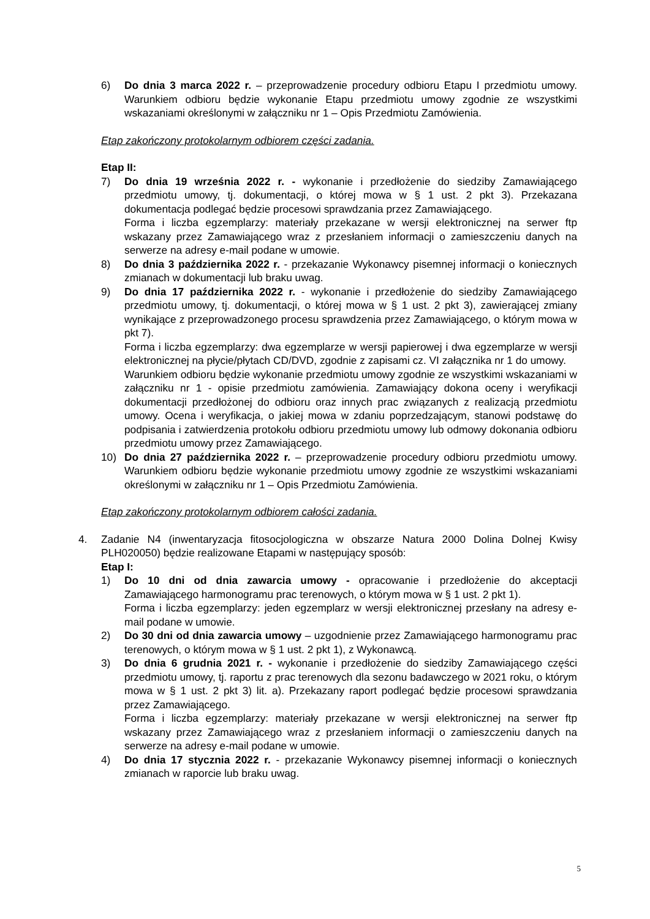6) Do dnia 3 marca 2022 r. – przeprowadzenie procedury odbioru Etapu I przedmiotu umowy. Warunkiem odbioru będzie wykonanie Etapu przedmiotu umowy zgodnie ze wszystkimi wskazaniami określonymi w załączniku nr 1 – Opis Przedmiotu Zamówienia.
Etap zakończony protokolarnym odbiorem części zadania.
Etap II:
7) Do dnia 19 września 2022 r. - wykonanie i przedłożenie do siedziby Zamawiającego przedmiotu umowy, tj. dokumentacji, o której mowa w § 1 ust. 2 pkt 3). Przekazana dokumentacja podlegać będzie procesowi sprawdzania przez Zamawiającego.
Forma i liczba egzemplarzy: materiały przekazane w wersji elektronicznej na serwer ftp wskazany przez Zamawiającego wraz z przesłaniem informacji o zamieszczeniu danych na serwerze na adresy e-mail podane w umowie.
8) Do dnia 3 października 2022 r. - przekazanie Wykonawcy pisemnej informacji o koniecznych zmianach w dokumentacji lub braku uwag.
9) Do dnia 17 października 2022 r. - wykonanie i przedłożenie do siedziby Zamawiającego przedmiotu umowy, tj. dokumentacji, o której mowa w § 1 ust. 2 pkt 3), zawierającej zmiany wynikające z przeprowadzonego procesu sprawdzenia przez Zamawiającego, o którym mowa w pkt 7).
Forma i liczba egzemplarzy: dwa egzemplarze w wersji papierowej i dwa egzemplarze w wersji elektronicznej na płycie/płytach CD/DVD, zgodnie z zapisami cz. VI załącznika nr 1 do umowy.
Warunkiem odbioru będzie wykonanie przedmiotu umowy zgodnie ze wszystkimi wskazaniami w załączniku nr 1 - opisie przedmiotu zamówienia. Zamawiający dokona oceny i weryfikacji dokumentacji przedłożonej do odbioru oraz innych prac związanych z realizacją przedmiotu umowy. Ocena i weryfikacja, o jakiej mowa w zdaniu poprzedzającym, stanowi podstawę do podpisania i zatwierdzenia protokołu odbioru przedmiotu umowy lub odmowy dokonania odbioru przedmiotu umowy przez Zamawiającego.
10) Do dnia 27 października 2022 r. – przeprowadzenie procedury odbioru przedmiotu umowy. Warunkiem odbioru będzie wykonanie przedmiotu umowy zgodnie ze wszystkimi wskazaniami określonymi w załączniku nr 1 – Opis Przedmiotu Zamówienia.
Etap zakończony protokolarnym odbiorem całości zadania.
4. Zadanie N4 (inwentaryzacja fitosocjologiczna w obszarze Natura 2000 Dolina Dolnej Kwisy PLH020050) będzie realizowane Etapami w następujący sposób:
Etap I:
1) Do 10 dni od dnia zawarcia umowy - opracowanie i przedłożenie do akceptacji Zamawiającego harmonogramu prac terenowych, o którym mowa w § 1 ust. 2 pkt 1).
Forma i liczba egzemplarzy: jeden egzemplarz w wersji elektronicznej przesłany na adresy e-mail podane w umowie.
2) Do 30 dni od dnia zawarcia umowy – uzgodnienie przez Zamawiającego harmonogramu prac terenowych, o którym mowa w § 1 ust. 2 pkt 1), z Wykonawcą.
3) Do dnia 6 grudnia 2021 r. - wykonanie i przedłożenie do siedziby Zamawiającego części przedmiotu umowy, tj. raportu z prac terenowych dla sezonu badawczego w 2021 roku, o którym mowa w § 1 ust. 2 pkt 3) lit. a). Przekazany raport podlegać będzie procesowi sprawdzania przez Zamawiającego.
Forma i liczba egzemplarzy: materiały przekazane w wersji elektronicznej na serwer ftp wskazany przez Zamawiającego wraz z przesłaniem informacji o zamieszczeniu danych na serwerze na adresy e-mail podane w umowie.
4) Do dnia 17 stycznia 2022 r. - przekazanie Wykonawcy pisemnej informacji o koniecznych zmianach w raporcie lub braku uwag.
5